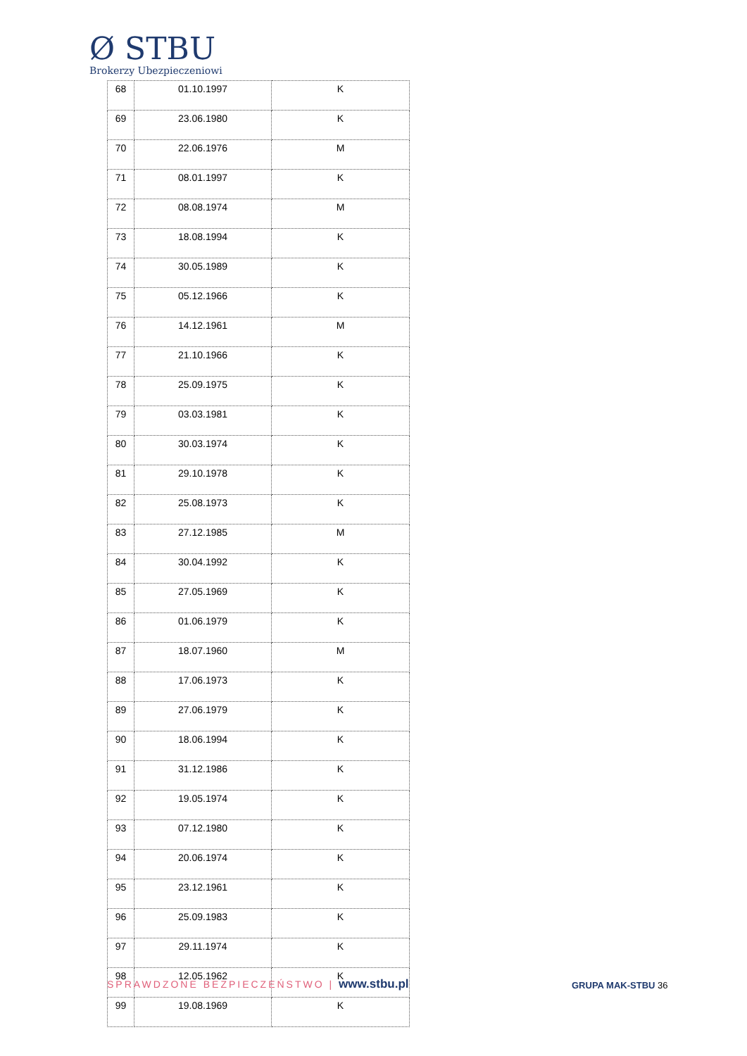Ø STBU
Brokerzy Ubezpieczeniowi
| 68 | 01.10.1997 | K |
| 69 | 23.06.1980 | K |
| 70 | 22.06.1976 | M |
| 71 | 08.01.1997 | K |
| 72 | 08.08.1974 | M |
| 73 | 18.08.1994 | K |
| 74 | 30.05.1989 | K |
| 75 | 05.12.1966 | K |
| 76 | 14.12.1961 | M |
| 77 | 21.10.1966 | K |
| 78 | 25.09.1975 | K |
| 79 | 03.03.1981 | K |
| 80 | 30.03.1974 | K |
| 81 | 29.10.1978 | K |
| 82 | 25.08.1973 | K |
| 83 | 27.12.1985 | M |
| 84 | 30.04.1992 | K |
| 85 | 27.05.1969 | K |
| 86 | 01.06.1979 | K |
| 87 | 18.07.1960 | M |
| 88 | 17.06.1973 | K |
| 89 | 27.06.1979 | K |
| 90 | 18.06.1994 | K |
| 91 | 31.12.1986 | K |
| 92 | 19.05.1974 | K |
| 93 | 07.12.1980 | K |
| 94 | 20.06.1974 | K |
| 95 | 23.12.1961 | K |
| 96 | 25.09.1983 | K |
| 97 | 29.11.1974 | K |
| 98 | 12.05.1962 | K |
| 99 | 19.08.1969 | K |
SPRAWDZONE BEZPIECZEŃSTWO | www.stbu.pl
GRUPA MAK-STBU 36